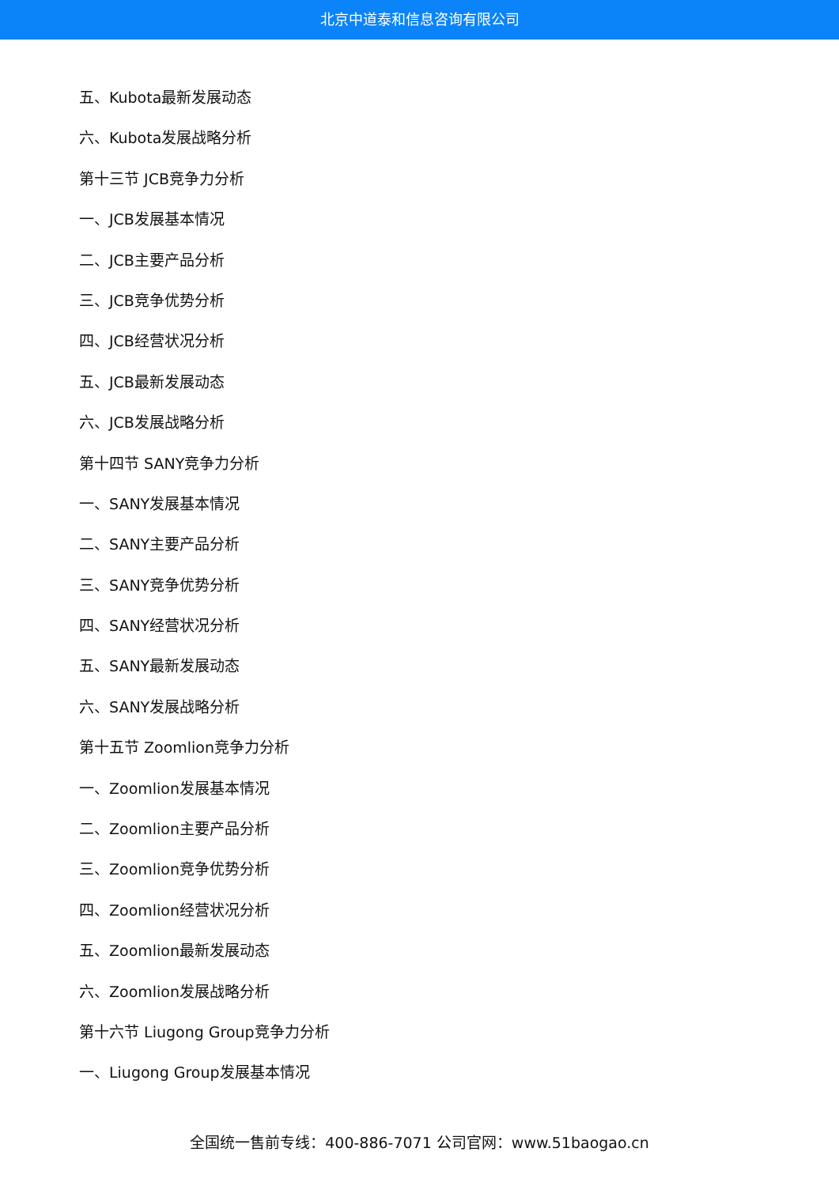北京中道泰和信息咨询有限公司
五、Kubota最新发展动态
六、Kubota发展战略分析
第十三节 JCB竞争力分析
一、JCB发展基本情况
二、JCB主要产品分析
三、JCB竞争优势分析
四、JCB经营状况分析
五、JCB最新发展动态
六、JCB发展战略分析
第十四节 SANY竞争力分析
一、SANY发展基本情况
二、SANY主要产品分析
三、SANY竞争优势分析
四、SANY经营状况分析
五、SANY最新发展动态
六、SANY发展战略分析
第十五节 Zoomlion竞争力分析
一、Zoomlion发展基本情况
二、Zoomlion主要产品分析
三、Zoomlion竞争优势分析
四、Zoomlion经营状况分析
五、Zoomlion最新发展动态
六、Zoomlion发展战略分析
第十六节 Liugong Group竞争力分析
一、Liugong Group发展基本情况
全国统一售前专线：400-886-7071 公司官网：www.51baogao.cn